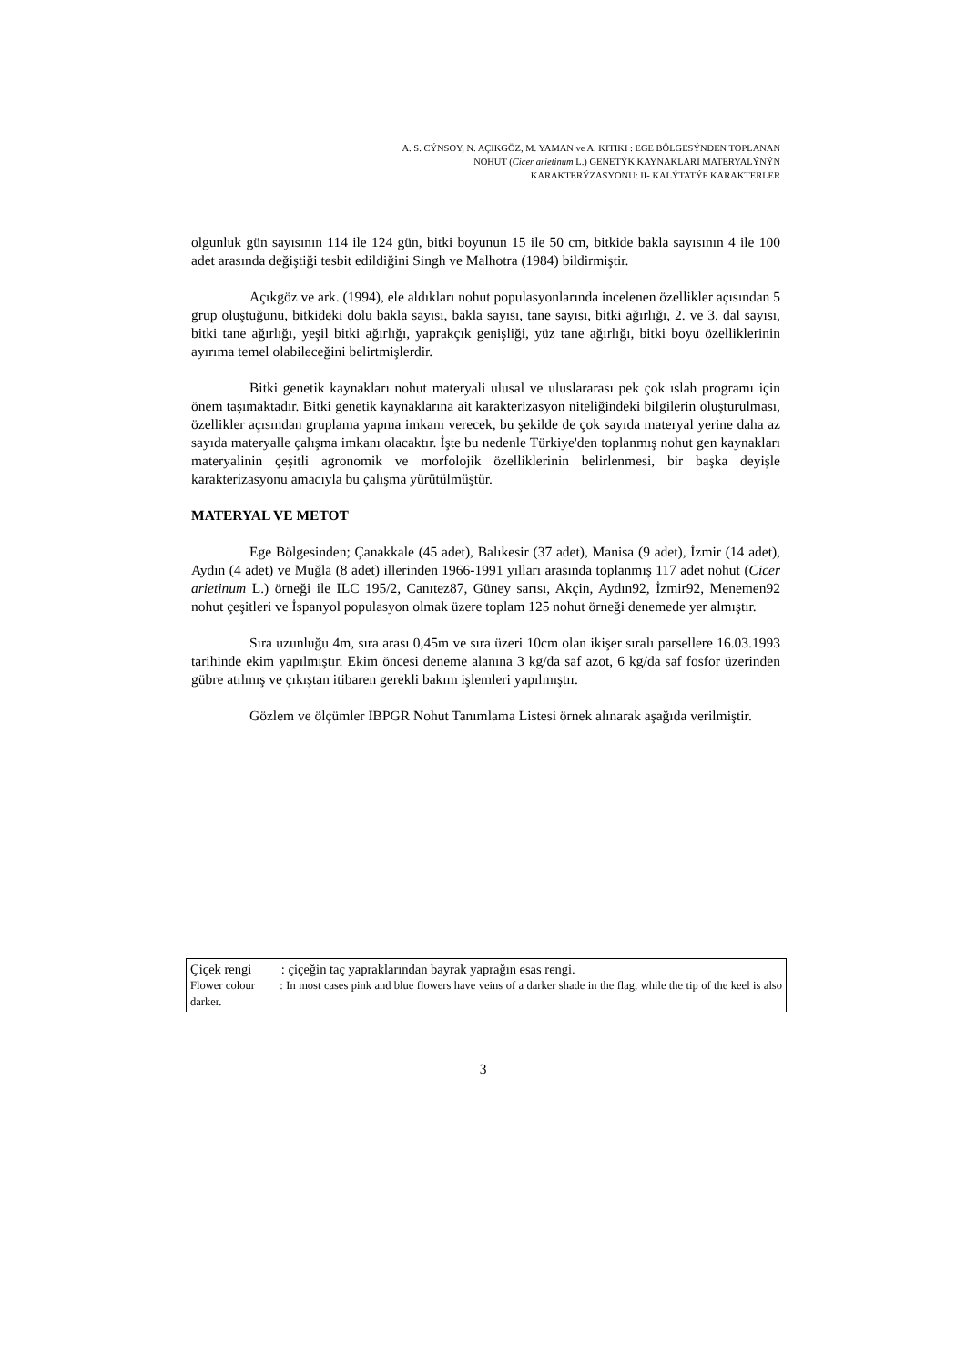A. S. CÝNSOY, N. AÇIKGÖZ, M. YAMAN ve A. KITIKI : EGE BÖLGESÝNDEN TOPLANAN
NOHUT (Cicer arietinum L.) GENETÝK KAYNAKLARI MATERYALÝNÝN
KARAKTERÝZASYONU: II- KALÝTATÝF KARAKTERLER
olgunluk gün sayısının 114 ile 124 gün, bitki boyunun 15 ile 50 cm, bitkide bakla sayısının 4 ile 100 adet arasında değiştiği tesbit edildiğini Singh ve Malhotra (1984) bildirmiştir.
Açıkgöz ve ark. (1994), ele aldıkları nohut populasyonlarında incelenen özellikler açısından 5 grup oluştuğunu, bitkideki dolu bakla sayısı, bakla sayısı, tane sayısı, bitki ağırlığı, 2. ve 3. dal sayısı, bitki tane ağırlığı, yeşil bitki ağırlığı, yaprakçık genişliği, yüz tane ağırlığı, bitki boyu özelliklerinin ayırıma temel olabileceğini belirtmişlerdir.
Bitki genetik kaynakları nohut materyali ulusal ve uluslararası pek çok ıslah programı için önem taşımaktadır. Bitki genetik kaynaklarına ait karakterizasyon niteliğindeki bilgilerin oluşturulması, özellikler açısından gruplama yapma imkanı verecek, bu şekilde de çok sayıda materyal yerine daha az sayıda materyalle çalışma imkanı olacaktır. İşte bu nedenle Türkiye'den toplanmış nohut gen kaynakları materyalinin çeşitli agronomik ve morfolojik özelliklerinin belirlenmesi, bir başka deyişle karakterizasyonu amacıyla bu çalışma yürütülmüştür.
MATERYAL VE METOT
Ege Bölgesinden; Çanakkale (45 adet), Balıkesir (37 adet), Manisa (9 adet), İzmir (14 adet), Aydın (4 adet) ve Muğla (8 adet) illerinden 1966-1991 yılları arasında toplanmış 117 adet nohut (Cicer arietinum L.) örneği ile ILC 195/2, Canıtez87, Güney sarısı, Akçin, Aydın92, İzmir92, Menemen92 nohut çeşitleri ve İspanyol populasyon olmak üzere toplam 125 nohut örneği denemede yer almıştır.
Sıra uzunluğu 4m, sıra arası 0,45m ve sıra üzeri 10cm olan ikişer sıralı parsellere 16.03.1993 tarihinde ekim yapılmıştır. Ekim öncesi deneme alanına 3 kg/da saf azot, 6 kg/da saf fosfor üzerinden gübre atılmış ve çıkıştan itibaren gerekli bakım işlemleri yapılmıştır.
Gözlem ve ölçümler IBPGR Nohut Tanımlama Listesi örnek alınarak aşağıda verilmiştir.
Çiçek rengi : çiçeğin taç yapraklarından bayrak yaprağın esas rengi.
Flower colour : In most cases pink and blue flowers have veins of a darker shade in the flag, while the tip of the keel is also darker.
3